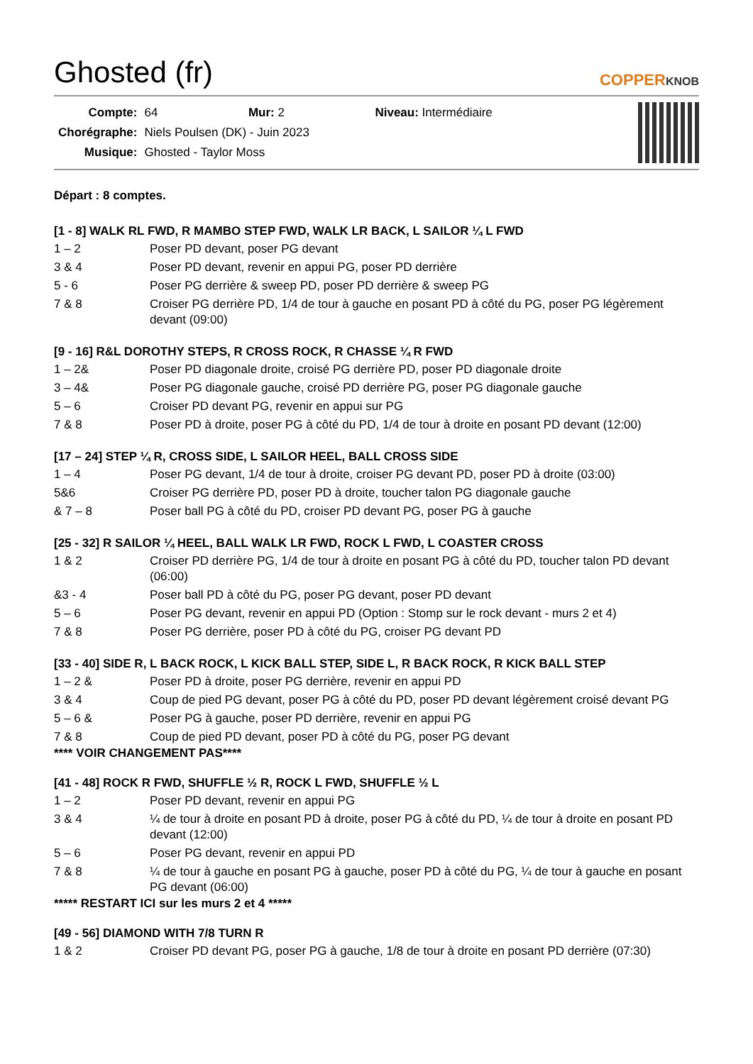Ghosted (fr) COPPERKNOB
| Compte: | 64 Mur: 2 Niveau: Intermédiaire |
| Chorégraphe: | Niels Poulsen (DK) - Juin 2023 |
| Musique: | Ghosted - Taylor Moss |
Départ : 8 comptes.
[1 - 8] WALK RL FWD, R MAMBO STEP FWD, WALK LR BACK, L SAILOR ¼ L FWD
| 1 – 2 | Poser PD devant, poser PG devant |
| 3 & 4 | Poser PD devant, revenir en appui PG, poser PD derrière |
| 5 - 6 | Poser PG derrière & sweep PD, poser PD derrière & sweep PG |
| 7 & 8 | Croiser PG derrière PD, 1/4 de tour à gauche en posant PD à côté du PG, poser PG légèrement devant (09:00) |
[9 - 16] R&L DOROTHY STEPS, R CROSS ROCK, R CHASSE ¼ R FWD
| 1 – 2& | Poser PD diagonale droite, croisé PG derrière PD, poser PD diagonale droite |
| 3 – 4& | Poser PG diagonale gauche, croisé PD derrière PG, poser PG diagonale gauche |
| 5 – 6 | Croiser PD devant PG, revenir en appui sur PG |
| 7 & 8 | Poser PD à droite, poser PG à côté du PD, 1/4 de tour à droite en posant PD devant (12:00) |
[17 – 24] STEP ¼ R, CROSS SIDE, L SAILOR HEEL, BALL CROSS SIDE
| 1 – 4 | Poser PG devant, 1/4 de tour à droite, croiser PG devant PD, poser PD à droite (03:00) |
| 5&6 | Croiser PG derrière PD, poser PD à droite, toucher talon PG diagonale gauche |
| & 7 – 8 | Poser ball PG à côté du PD, croiser PD devant PG, poser PG à gauche |
[25 - 32] R SAILOR ¼ HEEL, BALL WALK LR FWD, ROCK L FWD, L COASTER CROSS
| 1 & 2 | Croiser PD derrière PG, 1/4 de tour à droite en posant PG à côté du PD, toucher talon PD devant (06:00) |
| &3 - 4 | Poser ball PD à côté du PG, poser PG devant, poser PD devant |
| 5 – 6 | Poser PG devant, revenir en appui PD (Option : Stomp sur le rock devant - murs 2 et 4) |
| 7 & 8 | Poser PG derrière, poser PD à côté du PG, croiser PG devant PD |
[33 - 40] SIDE R, L BACK ROCK, L KICK BALL STEP, SIDE L, R BACK ROCK, R KICK BALL STEP
| 1 – 2 & | Poser PD à droite, poser PG derrière, revenir en appui PD |
| 3 & 4 | Coup de pied PG devant, poser PG à côté du PD, poser PD devant légèrement croisé devant PG |
| 5 – 6 & | Poser PG à gauche, poser PD derrière, revenir en appui PG |
| 7 & 8 | Coup de pied PD devant, poser PD à côté du PG, poser PG devant |
**** VOIR CHANGEMENT PAS****
[41 - 48] ROCK R FWD, SHUFFLE ½ R, ROCK L FWD, SHUFFLE ½ L
| 1 – 2 | Poser PD devant, revenir en appui PG |
| 3 & 4 | ¼ de tour à droite en posant PD à droite, poser PG à côté du PD, ¼ de tour à droite en posant PD devant (12:00) |
| 5 – 6 | Poser PG devant, revenir en appui PD |
| 7 & 8 | ¼ de tour à gauche en posant PG à gauche, poser PD à côté du PG, ¼ de tour à gauche en posant PG devant (06:00) |
***** RESTART ICI sur les murs 2 et 4 *****
[49 - 56] DIAMOND WITH 7/8 TURN R
| 1 & 2 | Croiser PD devant PG, poser PG à gauche, 1/8 de tour à droite en posant PD derrière (07:30) |